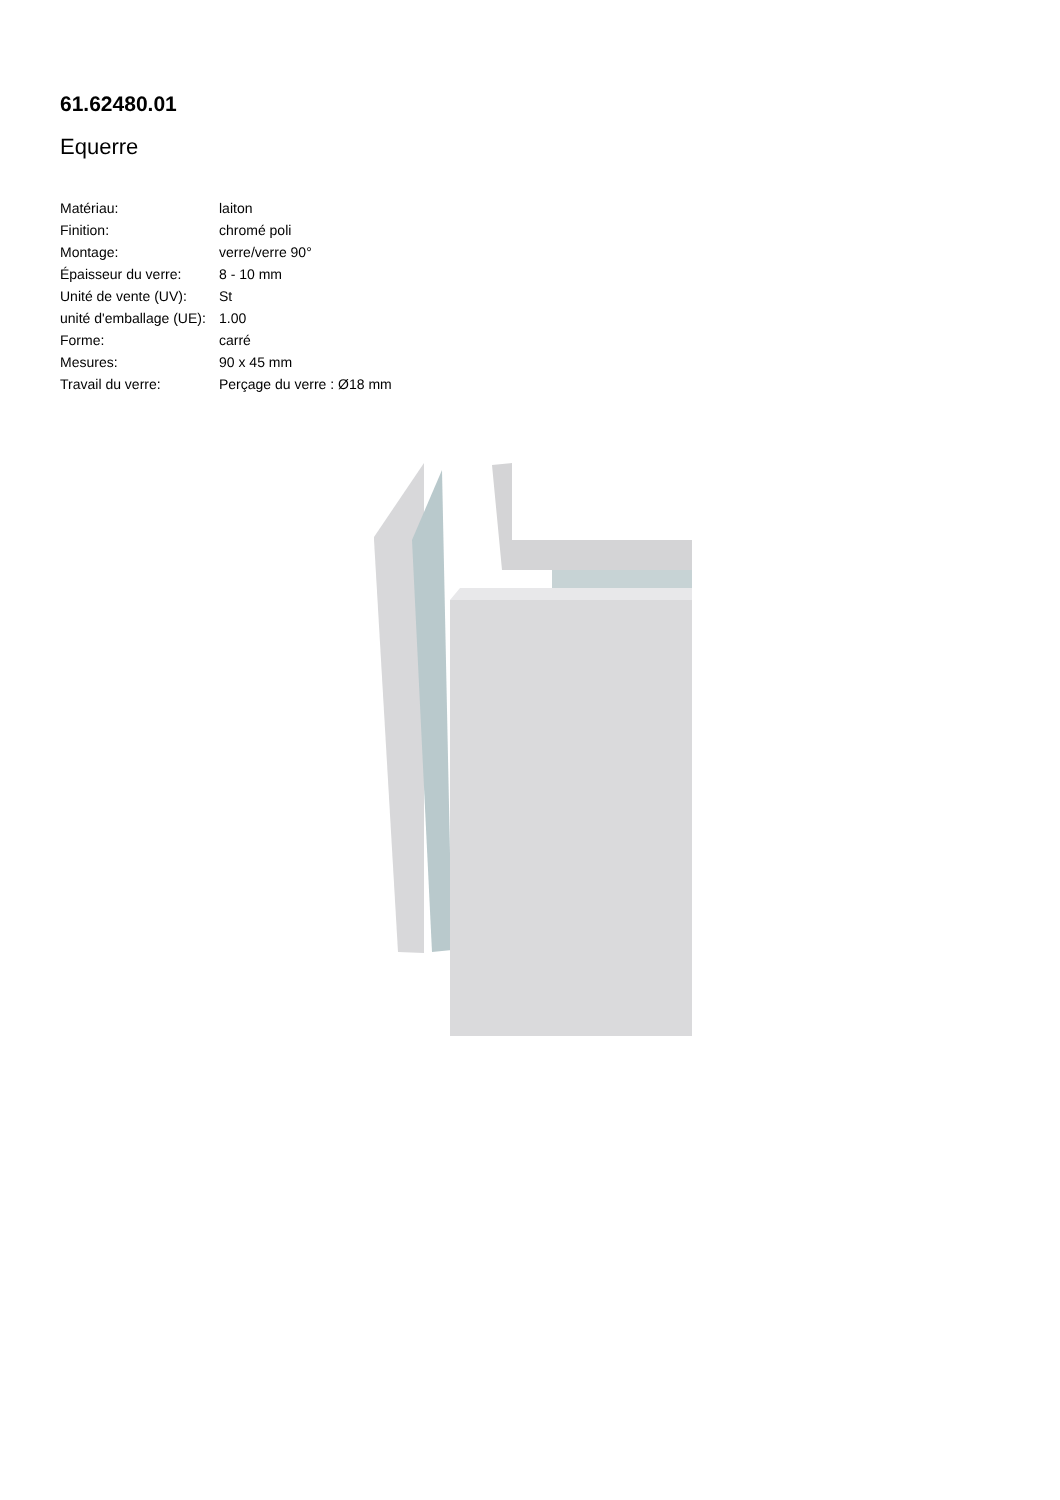61.62480.01
Equerre
| Matériau: | laiton |
| Finition: | chromé poli |
| Montage: | verre/verre 90° |
| Épaisseur du verre: | 8 - 10 mm |
| Unité de vente (UV): | St |
| unité d'emballage (UE): | 1.00 |
| Forme: | carré |
| Mesures: | 90 x 45 mm |
| Travail du verre: | Perçage du verre : Ø18 mm |